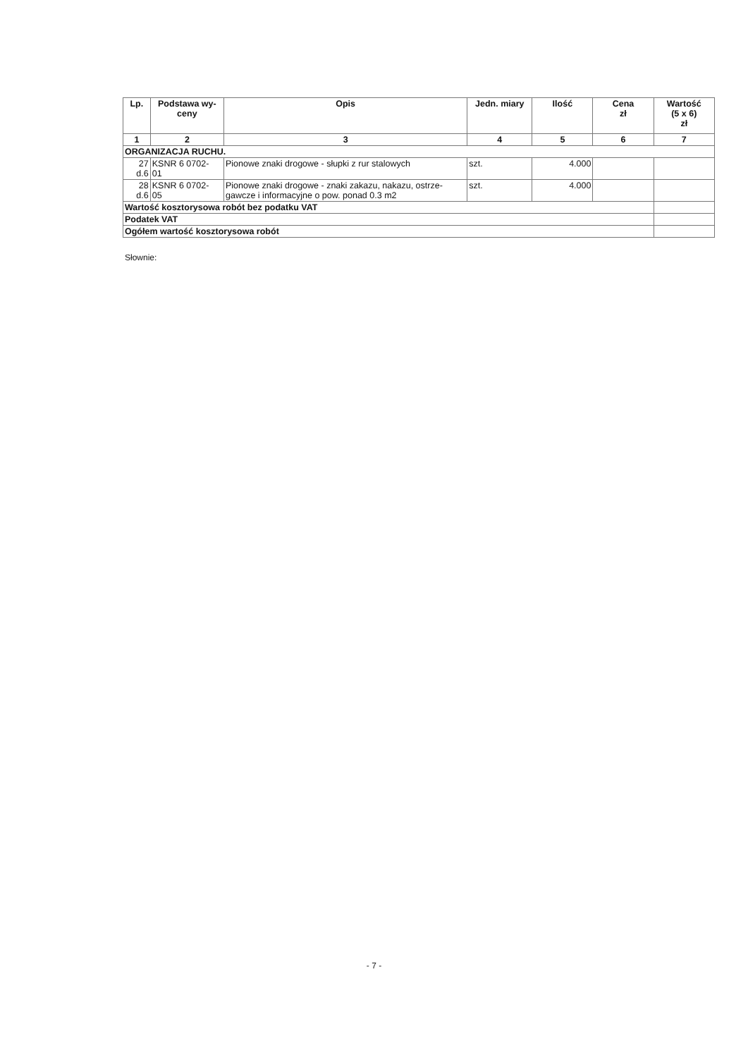| Lp. | Podstawa wy- ceny | Opis | Jedn. miary | Ilość | Cena zł | Wartość (5 x 6) zł |
| --- | --- | --- | --- | --- | --- | --- |
| 1 | 2 | 3 | 4 | 5 | 6 | 7 |
| ORGANIZACJA RUCHU. | | | | | | |
| 27 d.6 | KSNR 6 0702- 01 | Pionowe znaki drogowe - słupki z rur stalowych | szt. | 4.000 | | |
| 28 d.6 | KSNR 6 0702- 05 | Pionowe znaki drogowe - znaki zakazu, nakazu, ostrze-gawcze i informacyjne o pow. ponad 0.3 m2 | szt. | 4.000 | | |
| Wartość kosztorysowa robót bez podatku VAT | | | | | | |
| Podatek VAT | | | | | | |
| Ogółem wartość kosztorysowa robót | | | | | | |
Słownie:
- 7 -